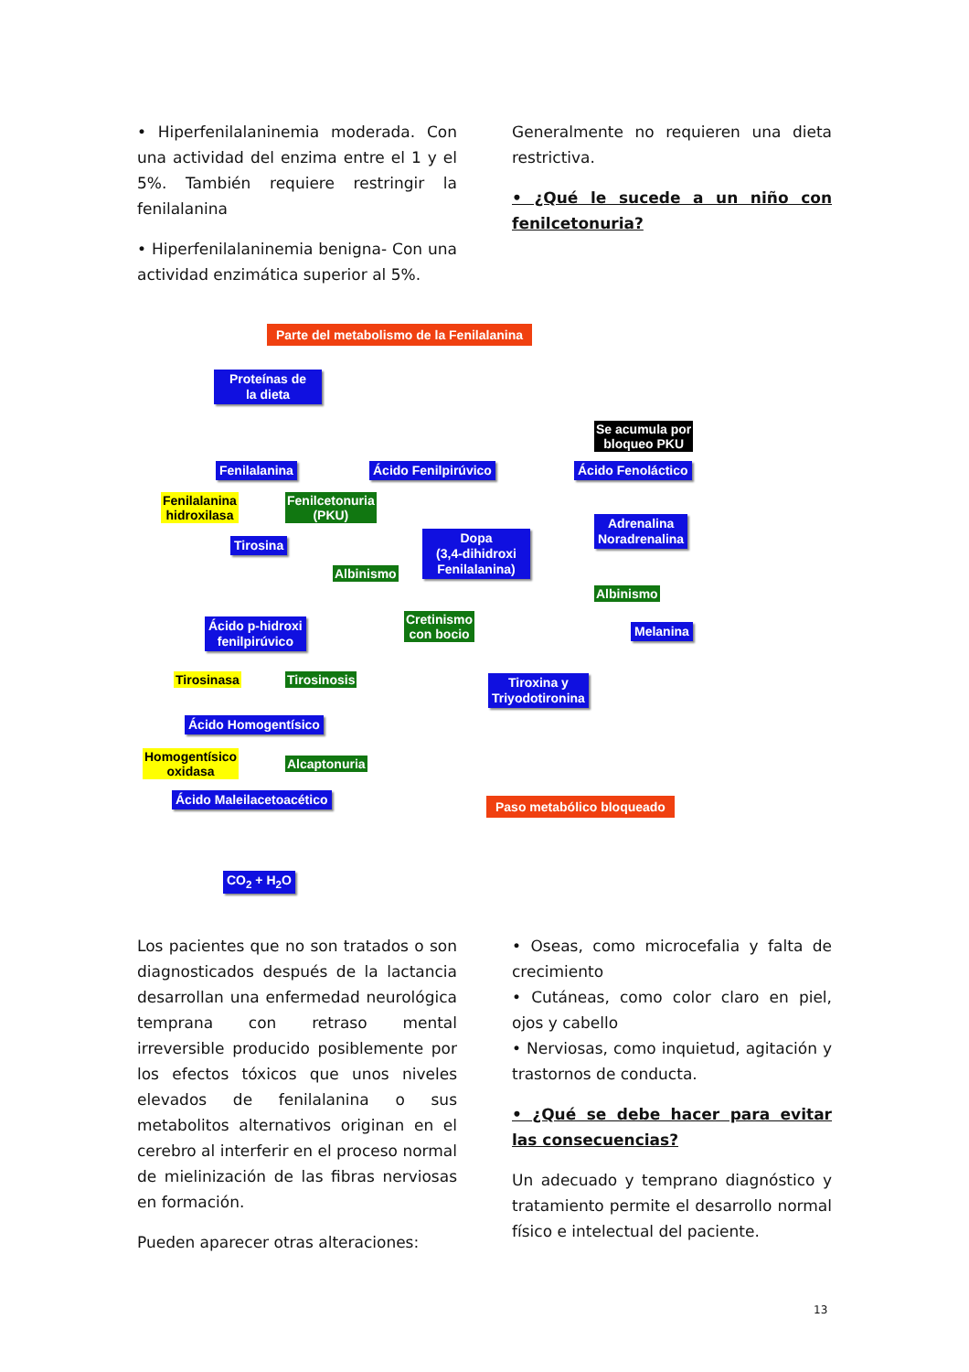• Hiperfenilalaninemia moderada. Con una actividad del enzima entre el 1 y el 5%. También requiere restringir la fenilalanina
• Hiperfenilalaninemia benigna- Con una actividad enzimática superior al 5%.
Generalmente no requieren una dieta restrictiva.
• ¿Qué le sucede a un niño con fenilcetonuria?
Parte del metabolismo de la Fenilalanina
Proteínas de
la dieta
Se acumula por
bloqueo PKU
Fenilalanina Ácido Fenilpirúvico Ácido Fenoláctico
Fenilalanina
hidroxilasa
Fenilcetonuria
(PKU)
Tirosina
Dopa
(3,4-dihidroxi
Fenilalanina)
Adrenalina
Noradrenalina
Albinismo
Albinismo
Cretinismo
con bocio
Ácido p-hidroxi
fenilpirúvico
Melanina
Tirosinasa Tirosinosis
Tiroxina y
Triyodotironina
Ácido Homogentísico
Homogentísico
oxidasa
Alcaptonuria
Ácido Maleilacetoacético Paso metabólico bloqueado
CO<sub>2</sub> + H<sub>2</sub>O
Los pacientes que no son tratados o son diagnosticados después de la lactancia desarrollan una enfermedad neurológica temprana con retraso mental irreversible producido posiblemente por los efectos tóxicos que unos niveles elevados de fenilalanina o sus metabolitos alternativos originan en el cerebro al interferir en el proceso normal de mielinización de las fibras nerviosas en formación.
Pueden aparecer otras alteraciones:
• Oseas, como microcefalia y falta de crecimiento
• Cutáneas, como color claro en piel, ojos y cabello
• Nerviosas, como inquietud, agitación y trastornos de conducta.
• ¿Qué se debe hacer para evitar las consecuencias?
Un adecuado y temprano diagnóstico y tratamiento permite el desarrollo normal físico e intelectual del paciente.
13